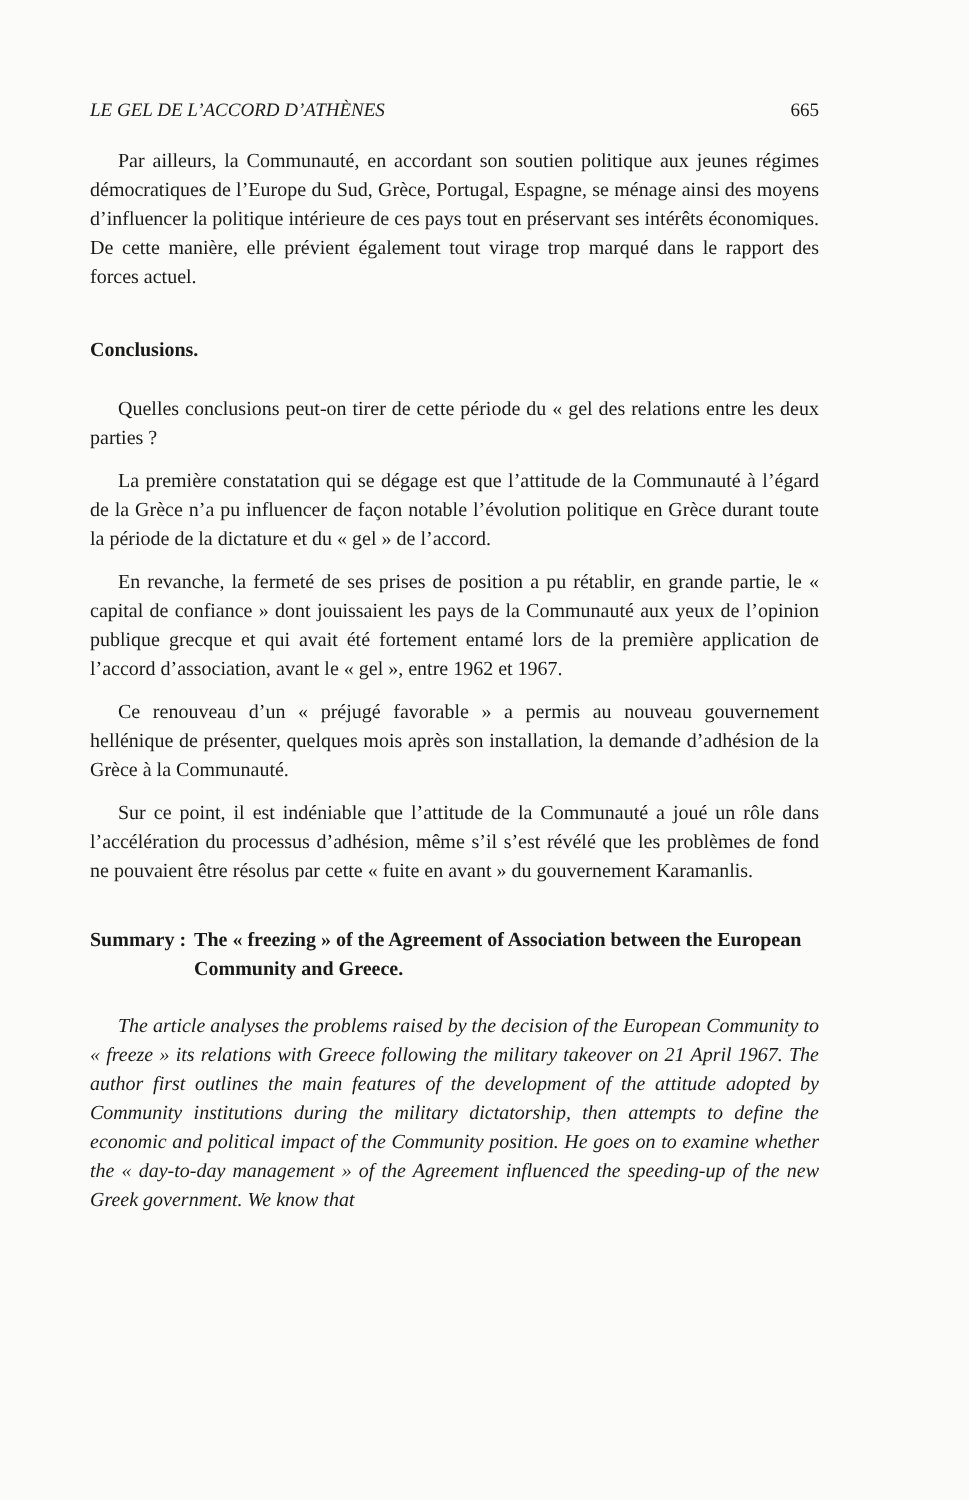LE GEL DE L’ACCORD D’ATHÈNES 665
Par ailleurs, la Communauté, en accordant son soutien politique aux jeunes régimes démocratiques de l’Europe du Sud, Grèce, Portugal, Espagne, se ménage ainsi des moyens d’influencer la politique intérieure de ces pays tout en préservant ses intérêts économiques. De cette manière, elle prévient également tout virage trop marqué dans le rapport des forces actuel.
Conclusions.
Quelles conclusions peut-on tirer de cette période du « gel des relations entre les deux parties ?
La première constatation qui se dégage est que l’attitude de la Communauté à l’égard de la Grèce n’a pu influencer de façon notable l’évolution politique en Grèce durant toute la période de la dictature et du « gel » de l’accord.
En revanche, la fermeté de ses prises de position a pu rétablir, en grande partie, le « capital de confiance » dont jouissaient les pays de la Communauté aux yeux de l’opinion publique grecque et qui avait été fortement entamé lors de la première application de l’accord d’association, avant le « gel », entre 1962 et 1967.
Ce renouveau d’un « préjugé favorable » a permis au nouveau gouvernement hellénique de présenter, quelques mois après son installation, la demande d’adhésion de la Grèce à la Communauté.
Sur ce point, il est indéniable que l’attitude de la Communauté a joué un rôle dans l’accélération du processus d’adhésion, même s’il s’est révélé que les problèmes de fond ne pouvaient être résolus par cette « fuite en avant » du gouvernement Karamanlis.
Summary : The « freezing » of the Agreement of Association between the European Community and Greece.
The article analyses the problems raised by the decision of the European Community to « freeze » its relations with Greece following the military takeover on 21 April 1967. The author first outlines the main features of the development of the attitude adopted by Community institutions during the military dictatorship, then attempts to define the economic and political impact of the Community position. He goes on to examine whether the « day-to-day management » of the Agreement influenced the speeding-up of the new Greek government. We know that